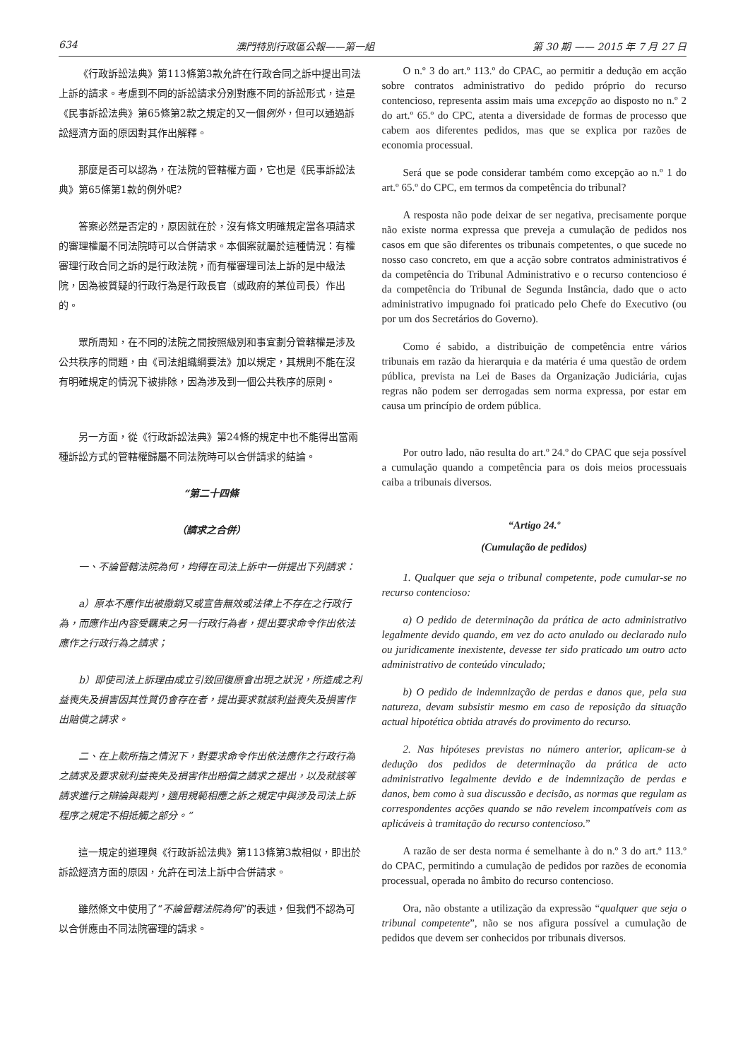634 澳門特別行政區公報——第一組 第 30 期 —— 2015 年 7 月 27 日
《行政訴訟法典》第113條第3款允許在行政合同之訴中提出司法上訴的請求。考慮到不同的訴訟請求分別對應不同的訴訟形式，這是《民事訴訟法典》第65條第2款之規定的又一個例外，但可以通過訴訟經濟方面的原因對其作出解釋。
那麼是否可以認為，在法院的管轄權方面，它也是《民事訴訟法典》第65條第1款的例外呢?
答案必然是否定的，原因就在於，沒有條文明確規定當各項請求的審理權屬不同法院時可以合併請求。本個案就屬於這種情況：有權審理行政合同之訴的是行政法院，而有權審理司法上訴的是中級法院，因為被質疑的行政行為是行政長官（或政府的某位司長）作出的。
眾所周知，在不同的法院之間按照級別和事宜劃分管轄權是涉及公共秩序的問題，由《司法組織綱要法》加以規定，其規則不能在沒有明確規定的情況下被排除，因為涉及到一個公共秩序的原則。
另一方面，從《行政訴訟法典》第24條的規定中也不能得出當兩種訴訟方式的管轄權歸屬不同法院時可以合併請求的結論。
“第二十四條
（請求之合併）
一、不論管轄法院為何，均得在司法上訴中一併提出下列請求：
a）原本不應作出被撤銷又或宣告無效或法律上不存在之行政行為，而應作出內容受羈束之另一行政行為者，提出要求命令作出依法應作之行政行為之請求；
b）即使司法上訴理由成立引致回復原會出現之狀況，所造成之利益喪失及損害因其性質仍會存在者，提出要求就該利益喪失及損害作出賠償之請求。
二、在上款所指之情況下，對要求命令作出依法應作之行政行為之請求及要求就利益喪失及損害作出賠償之請求之提出，以及就該等請求進行之辯論與裁判，適用規範相應之訴之規定中與涉及司法上訴程序之規定不相抵觸之部分。”
這一規定的道理與《行政訴訟法典》第113條第3款相似，即出於訴訟經濟方面的原因，允許在司法上訴中合併請求。
雖然條文中使用了“不論管轄法院為何”的表述，但我們不認為可以合併應由不同法院審理的請求。
O n.º 3 do art.º 113.º do CPAC, ao permitir a dedução em acção sobre contratos administrativo do pedido próprio do recurso contencioso, representa assim mais uma excepção ao disposto no n.º 2 do art.º 65.º do CPC, atenta a diversidade de formas de processo que cabem aos diferentes pedidos, mas que se explica por razões de economia processual.
Será que se pode considerar também como excepção ao n.º 1 do art.º 65.º do CPC, em termos da competência do tribunal?
A resposta não pode deixar de ser negativa, precisamente porque não existe norma expressa que preveja a cumulação de pedidos nos casos em que são diferentes os tribunais competentes, o que sucede no nosso caso concreto, em que a acção sobre contratos administrativos é da competência do Tribunal Administrativo e o recurso contencioso é da competência do Tribunal de Segunda Instância, dado que o acto administrativo impugnado foi praticado pelo Chefe do Executivo (ou por um dos Secretários do Governo).
Como é sabido, a distribuição de competência entre vários tribunais em razão da hierarquia e da matéria é uma questão de ordem pública, prevista na Lei de Bases da Organização Judiciária, cujas regras não podem ser derrogadas sem norma expressa, por estar em causa um princípio de ordem pública.
Por outro lado, não resulta do art.º 24.º do CPAC que seja possível a cumulação quando a competência para os dois meios processuais caiba a tribunais diversos.
“Artigo 24.º
(Cumulação de pedidos)
1. Qualquer que seja o tribunal competente, pode cumular-se no recurso contencioso:
a) O pedido de determinação da prática de acto administrativo legalmente devido quando, em vez do acto anulado ou declarado nulo ou juridicamente inexistente, devesse ter sido praticado um outro acto administrativo de conteúdo vinculado;
b) O pedido de indemnização de perdas e danos que, pela sua natureza, devam subsistir mesmo em caso de reposição da situação actual hipotética obtida através do provimento do recurso.
2. Nas hipóteses previstas no número anterior, aplicam-se à dedução dos pedidos de determinação da prática de acto administrativo legalmente devido e de indemnização de perdas e danos, bem como à sua discussão e decisão, as normas que regulam as correspondentes acções quando se não revelem incompatíveis com as aplicáveis à tramitação do recurso contencioso.”
A razão de ser desta norma é semelhante à do n.º 3 do art.º 113.º do CPAC, permitindo a cumulação de pedidos por razões de economia processual, operada no âmbito do recurso contencioso.
Ora, não obstante a utilização da expressão “qualquer que seja o tribunal competente”, não se nos afigura possível a cumulação de pedidos que devem ser conhecidos por tribunais diversos.